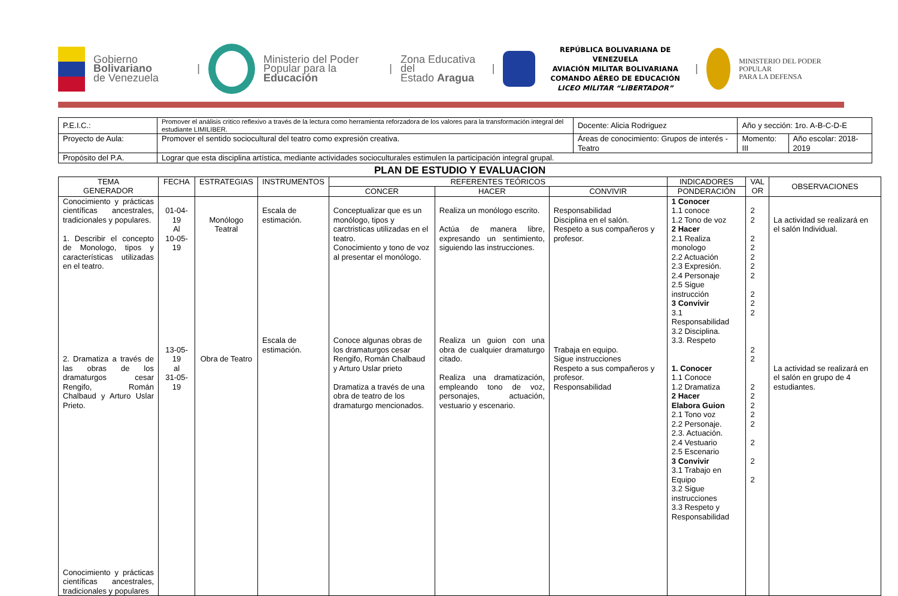Gobierno Bolivariano
de Venezuela
|
Ministerio del Poder
Popular para la Educación
|
Zona Educativa del
Estado Aragua
|
REPÚBLICA BOLIVARIANA DE VENEZUELA
AVIACIÓN MILITAR BOLIVARIANA
COMANDO AÉREO DE EDUCACIÓN
LICEO MILITAR “LIBERTADOR”
|
MINISTERIO DEL PODER POPULAR
PARA LA DEFENSA
| P.E.I.C.: | Promover el análisis critico reflexivo a través de la lectura como herramienta reforzadora de los valores para la transformación integral del estudiante LIMILIBER. | Docente: Alicia Rodriguez | Año y sección: 1ro. A-B-C-D-E | |
| Proyecto de Aula: | Promover el sentido sociocultural del teatro como expresión creativa. | Áreas de conocimiento: Grupos de interés - Teatro | Momento: III | Año escolar: 2018-2019 |
| Propósito del P.A. | Lograr que esta disciplina artística, mediante actividades socioculturales estimulen la participación integral grupal. | | | |
PLAN DE ESTUDIO Y EVALUACION
| TEMA GENERADOR | FECHA | ESTRATEGIAS | INSTRUMENTOS | REFERENTES TEÓRICOS | | | INDICADORES | VAL OR | OBSERVACIONES |
| --- | --- | --- | --- | --- | --- | --- | --- | --- | --- |
| | | | | CONCER | HACER | CONVIVIR | PONDERACIÓN | | |
| Conocimiento y prácticas científicas ancestrales, tradicionales y populares. 1. Describir el concepto de Monologo, tipos y características utilizadas en el teatro. 2. Dramatiza a través de las obras de los dramaturgos cesar Rengifo, Román Chalbaud y Arturo Uslar Prieto. Conocimiento y prácticas científicas ancestrales, tradicionales y populares | 01-04-19 Al 10-05-19 13-05-19 al 31-05-19 | Monólogo Teatral Obra de Teatro | Escala de estimación. Escala de estimación. | Conceptualizar que es un monólogo, tipos y carctristicas utilizadas en el teatro. Conocimiento y tono de voz al presentar el monólogo. Conoce algunas obras de los dramaturgos cesar Rengifo, Román Chalbaud y Arturo Uslar prieto Dramatiza a través de una obra de teatro de los dramaturgo mencionados. | Realiza un monólogo escrito. Actúa de manera libre, expresando un sentimiento, siguiendo las instrucciones. Realiza un guion con una obra de cualquier dramaturgo citado. Realiza una dramatización, empleando tono de voz, personajes, actuación, vestuario y escenario. | Responsabilidad Disciplina en el salón. Respeto a sus compañeros y profesor. Trabaja en equipo. Sigue instrucciones Respeto a sus compañeros y profesor. Responsabilidad | 1 Conocer 1.1 conoce 1.2 Tono de voz 2 Hacer 2.1 Realiza monologo 2.2 Actuación 2.3 Expresión. 2.4 Personaje 2.5 Sigue instrucción 3 Convivir 3.1 Responsabilidad 3.2 Disciplina. 3.3. Respeto 1. Conocer 1.1 Conoce 1.2 Dramatiza 2 Hacer Elabora Guion 2.1 Tono voz 2.2 Personaje. 2.3. Actuación. 2.4 Vestuario 2.5 Escenario 3 Convivir 3.1 Trabajo en Equipo 3.2 Sigue instrucciones 3.3 Respeto y Responsabilidad | 2 2 2 2 2 2 2 2 2 2 2 2 2 2 2 2 2 2 2 2 | La actividad se realizará en el salón Individual. La actividad se realizará en el salón en grupo de 4 estudiantes. |